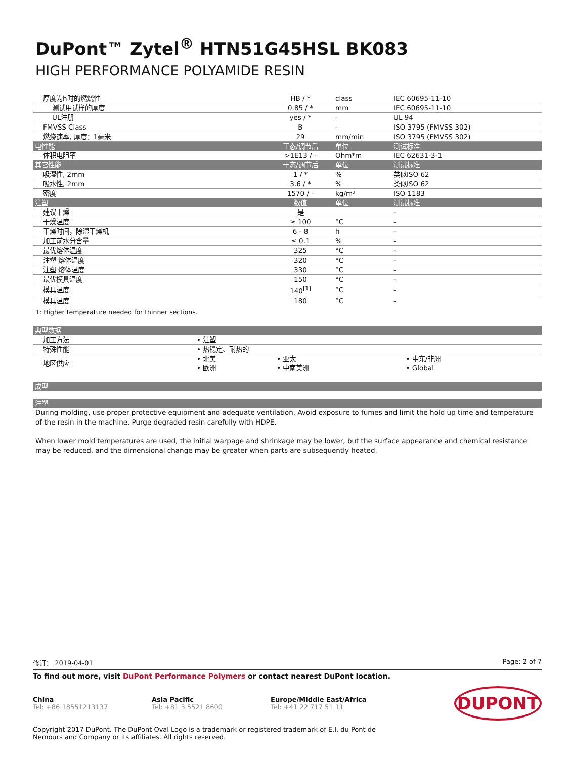DuPont™ Zytel<sup>®</sup> HTN51G45HSL BK083
HIGH PERFORMANCE POLYAMIDE RESIN
| 厚度为h时的燃烧性 | HB / * | class | IEC 60695-11-10 |
| 测试用试样的厚度 | 0.85 / * | mm | IEC 60695-11-10 |
| UL注册 | yes / * | - | UL 94 |
| FMVSS Class | B | - | ISO 3795 (FMVSS 302) |
| 燃烧速率, 厚度：1毫米 | 29 | mm/min | ISO 3795 (FMVSS 302) |
| 电性能 | 干态/调节后 | 单位 | 测试标准 |
| 体积电阻率 | >1E13 / - | Ohm*m | IEC 62631-3-1 |
| 其它性能 | 干态/调节后 | 单位 | 测试标准 |
| 吸湿性, 2mm | 1 / * | % | 类似ISO 62 |
| 吸水性, 2mm | 3.6 / * | % | 类似ISO 62 |
| 密度 | 1570 / - | kg/m³ | ISO 1183 |
| 注塑 | 数值 | 单位 | 测试标准 |
| 建议干燥 | 是 | | - |
| 干燥温度 | ≥ 100 | °C | - |
| 干燥时间，除湿干燥机 | 6 - 8 | h | - |
| 加工前水分含量 | ≤ 0.1 | % | - |
| 最优熔体温度 | 325 | °C | - |
| 注塑 熔体温度 | 320 | °C | - |
| 注塑 熔体温度 | 330 | °C | - |
| 最优模具温度 | 150 | °C | - |
| 模具温度 | 140<sup>[1]</sup> | °C | - |
| 模具温度 | 180 | °C | - |
1: Higher temperature needed for thinner sections.
| 典型数据 | | | |
| --- | --- | --- | --- |
| 加工方法 | • 注塑 | | |
| 特殊性能 | • 热稳定、耐热的 | | |
| 地区供应 | • 北美 • 欧洲 | • 亚太 • 中南美洲 | • 中东/非洲 • Global |
| 成型 |
| --- |
| 注塑 |
| --- |
During molding, use proper protective equipment and adequate ventilation. Avoid exposure to fumes and limit the hold up time and temperature of the resin in the machine. Purge degraded resin carefully with HDPE.
When lower mold temperatures are used, the initial warpage and shrinkage may be lower, but the surface appearance and chemical resistance may be reduced, and the dimensional change may be greater when parts are subsequently heated.
修订： 2019-04-01 Page: 2 of 7
To find out more, visit DuPont Performance Polymers or contact nearest DuPont location.
China
Tel: +86 18551213137
Asia Pacific
Tel: +81 3 5521 8600
Europe/Middle East/Africa
Tel: +41 22 717 51 11
DUPONT
Copyright 2017 DuPont. The DuPont Oval Logo is a trademark or registered trademark of E.I. du Pont de Nemours and Company or its affiliates. All rights reserved.